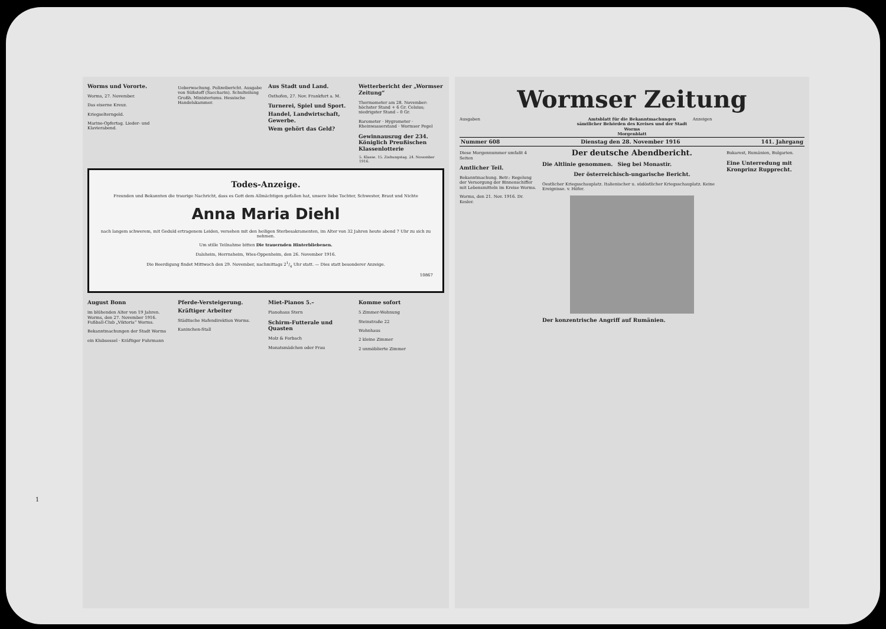Worms und Vororte.
Worms, 27. November.
Das eiserne Kreuz.
Kriegselterngeld.
Marine-Opfertag. Lieder- und Klavierabend.
Ueberwachung. Polizeibericht. Ausgabe von Süßstoff (Saccharin). Schulteilung Großh. Ministeriums. Hessische Handelskammer.
Aus Stadt und Land.
Osthofen, 27. Nov. Frankfurt a. M.
Turnerei, Spiel und Sport.
Handel, Landwirtschaft, Gewerbe.
Wem gehört das Geld?
Wetterbericht der „Wormser Zeitung“
Thermometer am 28. November: höchster Stand + 6 Gr. Celsius; niedrigster Stand – 0 Gr.
Barometer · Hygrometer · Rheinwasserstand · Wormser Pegel
Gewinnauszug der 234. Königlich Preußischen Klassenlotterie
| 5. Klasse. 15. Ziehungstag. 24. November 1916. |
Todes-Anzeige.
Freunden und Bekannten die traurige Nachricht, dass es Gott dem Allmächtigen gefallen hat, unsere liebe Tochter, Schwester, Braut und Nichte
Anna Maria Diehl
nach langem schwerem, mit Geduld ertragenem Leiden, versehen mit den heiligen Sterbesakramenten, im Alter von 32 Jahren heute abend 7 Uhr zu sich zu nehmen.
Um stille Teilnahme bitten Die trauernden Hinterbliebenen.
Dalsheim, Herrnsheim, Wies-Oppenheim, den 26. November 1916.
Die Beerdigung findet Mittwoch den 29. November, nachmittags 21/4 Uhr statt. — Dies statt besonderer Anzeige.
10867
August Bonn
im blühenden Alter von 19 Jahren. Worms, den 27. November 1916. Fußball-Club „Viktoria“ Worms.
Bekanntmachungen der Stadt Worms
ein Klubsessel · Kräftiger Fuhrmann
Pferde-Versteigerung.
Kräftiger Arbeiter
Städtische Hafendirektion Worms.
Kaninchen-Stall
Miet-Pianos 5.–
Pianohaus Stern
Schirm-Futterale und Quasten
Molz & Forbach
Monatsmädchen oder Frau
Komme sofort
5 Zimmer-Wohnung
Steinstraße 22
Wohnhaus
2 kleine Zimmer
2 unmöblierte Zimmer
Wormser Zeitung
Ausgaben Amtsblatt für die Bekanntmachungen sämtlicher Behörden des Kreises und der Stadt Worms
Morgenblatt
Anzeigen
Nummer 608 Dienstag den 28. November 1916 141. Jahrgang
Diese Morgennummer umfaßt 4 Seiten
Amtlicher Teil.
Bekanntmachung. Betr.: Regelung der Versorgung der Binnenschiffer mit Lebensmitteln im Kreise Worms.
Worms, den 21. Nov. 1916. Dr. Kesler.
Der deutsche Abendbericht.
Die Altlinie genommen. Sieg bei Monastir.
Der österreichisch-ungarische Bericht.
Oestlicher Kriegsschauplatz. Italienischer u. südöstlicher Kriegsschauplatz. Keine Ereignisse. v. Höfer.
Der konzentrische Angriff auf Rumänien.
Bukarest, Rumänien, Bulgarien.
Eine Unterredung mit Kronprinz Rupprecht.
1